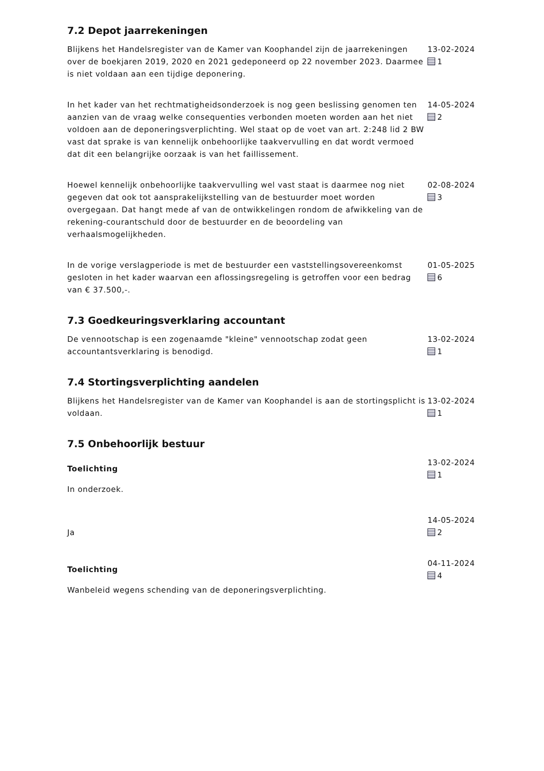7.2 Depot jaarrekeningen
Blijkens het Handelsregister van de Kamer van Koophandel zijn de jaarrekeningen over de boekjaren 2019, 2020 en 2021 gedeponeerd op 22 november 2023. Daarmee is niet voldaan aan een tijdige deponering.
13-02-2024
1
In het kader van het rechtmatigheidsonderzoek is nog geen beslissing genomen ten aanzien van de vraag welke consequenties verbonden moeten worden aan het niet voldoen aan de deponeringsverplichting. Wel staat op de voet van art. 2:248 lid 2 BW vast dat sprake is van kennelijk onbehoorlijke taakvervulling en dat wordt vermoed dat dit een belangrijke oorzaak is van het faillissement.
14-05-2024
2
Hoewel kennelijk onbehoorlijke taakvervulling wel vast staat is daarmee nog niet gegeven dat ook tot aansprakelijkstelling van de bestuurder moet worden overgegaan. Dat hangt mede af van de ontwikkelingen rondom de afwikkeling van de rekening-courantschuld door de bestuurder en de beoordeling van verhaalsmogelijkheden.
02-08-2024
3
In de vorige verslagperiode is met de bestuurder een vaststellingsovereenkomst gesloten in het kader waarvan een aflossingsregeling is getroffen voor een bedrag van € 37.500,-.
01-05-2025
6
7.3 Goedkeuringsverklaring accountant
De vennootschap is een zogenaamde "kleine" vennootschap zodat geen accountantsverklaring is benodigd.
13-02-2024
1
7.4 Stortingsverplichting aandelen
Blijkens het Handelsregister van de Kamer van Koophandel is aan de stortingsplicht is voldaan.
13-02-2024
1
7.5 Onbehoorlijk bestuur
Toelichting
In onderzoek.
13-02-2024
1
Ja 14-05-2024
2
Toelichting
Wanbeleid wegens schending van de deponeringsverplichting.
04-11-2024
4